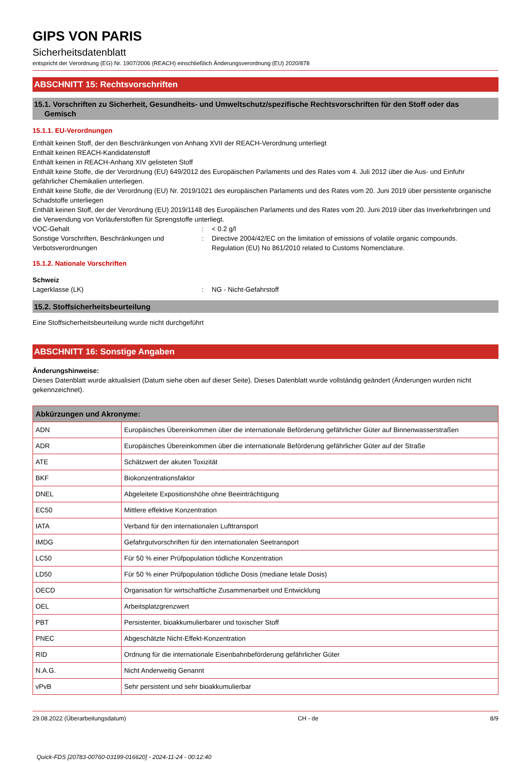GIPS VON PARIS
Sicherheitsdatenblatt
entspricht der Verordnung (EG) Nr. 1907/2006 (REACH) einschließlich Änderungsverordnung (EU) 2020/878
ABSCHNITT 15: Rechtsvorschriften
15.1. Vorschriften zu Sicherheit, Gesundheits- und Umweltschutz/spezifische Rechtsvorschriften für den Stoff oder das
Gemisch
15.1.1. EU-Verordnungen
Enthält keinen Stoff, der den Beschränkungen von Anhang XVII der REACH-Verordnung unterliegt
Enthält keinen REACH-Kandidatenstoff
Enthält keinen in REACH-Anhang XIV gelisteten Stoff
Enthält keine Stoffe, die der Verordnung (EU) 649/2012 des Europäischen Parlaments und des Rates vom 4. Juli 2012 über die Aus- und Einfuhr gefährlicher Chemikalien unterliegen.
Enthält keine Stoffe, die der Verordnung (EU) Nr. 2019/1021 des europäischen Parlaments und des Rates vom 20. Juni 2019 über persistente organische Schadstoffe unterliegen
Enthält keinen Stoff, der der Verordnung (EU) 2019/1148 des Europäischen Parlaments und des Rates vom 20. Juni 2019 über das Inverkehrbringen und die Verwendung von Vorläuferstoffen für Sprengstoffe unterliegt.
VOC-Gehalt : < 0.2 g/l
Sonstige Vorschriften, Beschränkungen und Verbotsverordnungen
: Directive 2004/42/EC on the limitation of emissions of volatile organic compounds.
Regulation (EU) No 861/2010 related to Customs Nomenclature.
15.1.2. Nationale Vorschriften
Schweiz
Lagerklasse (LK) : NG - Nicht-Gefahrstoff
15.2. Stoffsicherheitsbeurteilung
Eine Stoffsicherheitsbeurteilung wurde nicht durchgeführt
ABSCHNITT 16: Sonstige Angaben
Änderungshinweise:
Dieses Datenblatt wurde aktualisiert (Datum siehe oben auf dieser Seite). Dieses Datenblatt wurde vollständig geändert (Änderungen wurden nicht gekennzeichnet).
| Abkürzungen und Akronyme: | |
| --- | --- |
| ADN | Europäisches Übereinkommen über die internationale Beförderung gefährlicher Güter auf Binnenwasserstraßen |
| ADR | Europäisches Übereinkommen über die internationale Beförderung gefährlicher Güter auf der Straße |
| ATE | Schätzwert der akuten Toxizität |
| BKF | Biokonzentrationsfaktor |
| DNEL | Abgeleitete Expositionshöhe ohne Beeinträchtigung |
| EC50 | Mittlere effektive Konzentration |
| IATA | Verband für den internationalen Lufttransport |
| IMDG | Gefahrgutvorschriften für den internationalen Seetransport |
| LC50 | Für 50 % einer Prüfpopulation tödliche Konzentration |
| LD50 | Für 50 % einer Prüfpopulation tödliche Dosis (mediane letale Dosis) |
| OECD | Organisation für wirtschaftliche Zusammenarbeit und Entwicklung |
| OEL | Arbeitsplatzgrenzwert |
| PBT | Persistenter, bioakkumulierbarer und toxischer Stoff |
| PNEC | Abgeschätzte Nicht-Effekt-Konzentration |
| RID | Ordnung für die internationale Eisenbahnbeförderung gefährlicher Güter |
| N.A.G. | Nicht Anderweitig Genannt |
| vPvB | Sehr persistent und sehr bioakkumulierbar |
29.08.2022 (Überarbeitungsdatum) CH - de 8/9
Quick-FDS [20783-00760-03199-016620] - 2024-11-24 - 00:12:40